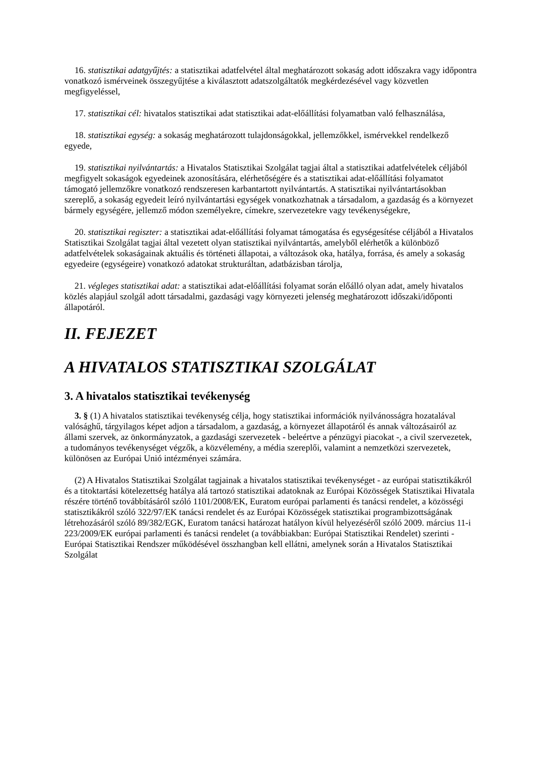16. statisztikai adatgyűjtés: a statisztikai adatfelvétel által meghatározott sokaság adott időszakra vagy időpontra vonatkozó ismérveinek összegyűjtése a kiválasztott adatszolgáltatók megkérdezésével vagy közvetlen megfigyeléssel,
17. statisztikai cél: hivatalos statisztikai adat statisztikai adat-előállítási folyamatban való felhasználása,
18. statisztikai egység: a sokaság meghatározott tulajdonságokkal, jellemzőkkel, ismérvekkel rendelkező egyede,
19. statisztikai nyilvántartás: a Hivatalos Statisztikai Szolgálat tagjai által a statisztikai adatfelvételek céljából megfigyelt sokaságok egyedeinek azonosítására, elérhetőségére és a statisztikai adat-előállítási folyamatot támogató jellemzőkre vonatkozó rendszeresen karbantartott nyilvántartás. A statisztikai nyilvántartásokban szereplő, a sokaság egyedeit leíró nyilvántartási egységek vonatkozhatnak a társadalom, a gazdaság és a környezet bármely egységére, jellemző módon személyekre, címekre, szervezetekre vagy tevékenységekre,
20. statisztikai regiszter: a statisztikai adat-előállítási folyamat támogatása és egységesítése céljából a Hivatalos Statisztikai Szolgálat tagjai által vezetett olyan statisztikai nyilvántartás, amelyből elérhetők a különböző adatfelvételek sokaságainak aktuális és történeti állapotai, a változások oka, hatálya, forrása, és amely a sokaság egyedeire (egységeire) vonatkozó adatokat strukturáltan, adatbázisban tárolja,
21. végleges statisztikai adat: a statisztikai adat-előállítási folyamat során előálló olyan adat, amely hivatalos közlés alapjául szolgál adott társadalmi, gazdasági vagy környezeti jelenség meghatározott időszaki/időponti állapotáról.
II. FEJEZET
A HIVATALOS STATISZTIKAI SZOLGÁLAT
3. A hivatalos statisztikai tevékenység
3. § (1) A hivatalos statisztikai tevékenység célja, hogy statisztikai információk nyilvánosságra hozatalával valósághű, tárgyilagos képet adjon a társadalom, a gazdaság, a környezet állapotáról és annak változásairól az állami szervek, az önkormányzatok, a gazdasági szervezetek - beleértve a pénzügyi piacokat -, a civil szervezetek, a tudományos tevékenységet végzők, a közvélemény, a média szereplői, valamint a nemzetközi szervezetek, különösen az Európai Unió intézményei számára.
(2) A Hivatalos Statisztikai Szolgálat tagjainak a hivatalos statisztikai tevékenységet - az európai statisztikákról és a titoktartási kötelezettség hatálya alá tartozó statisztikai adatoknak az Európai Közösségek Statisztikai Hivatala részére történő továbbításáról szóló 1101/2008/EK, Euratom európai parlamenti és tanácsi rendelet, a közösségi statisztikákról szóló 322/97/EK tanácsi rendelet és az Európai Közösségek statisztikai programbizottságának létrehozásáról szóló 89/382/EGK, Euratom tanácsi határozat hatályon kívül helyezéséről szóló 2009. március 11-i 223/2009/EK európai parlamenti és tanácsi rendelet (a továbbiakban: Európai Statisztikai Rendelet) szerinti - Európai Statisztikai Rendszer működésével összhangban kell ellátni, amelynek során a Hivatalos Statisztikai Szolgálat